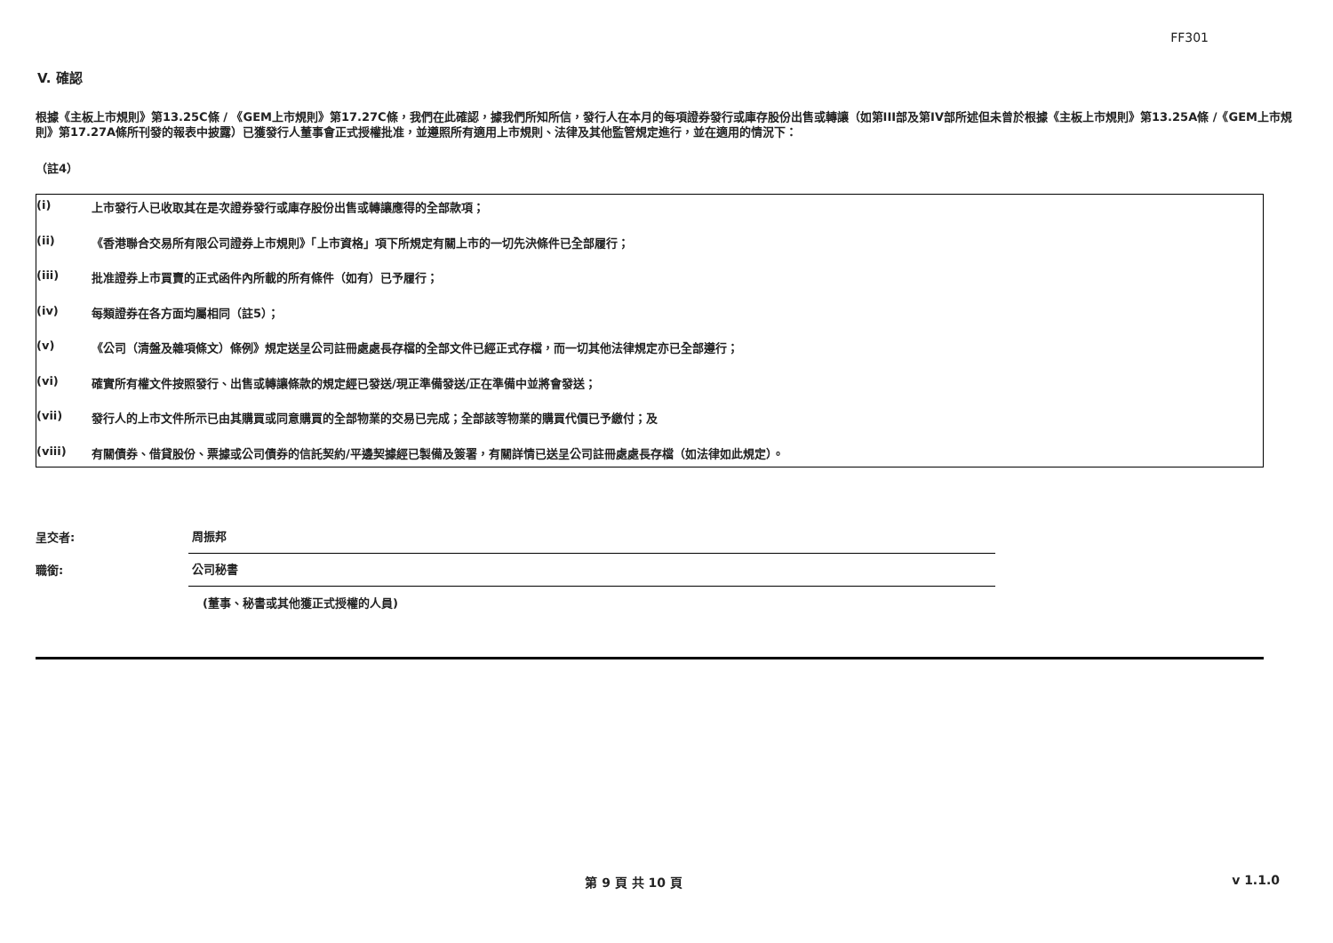FF301
V. 確認
根據《主板上市規則》第13.25C條 / 《GEM上市規則》第17.27C條，我們在此確認，據我們所知所信，發行人在本月的每項證券發行或庫存股份出售或轉讓（如第III部及第IV部所述但未曾於根據《主板上市規則》第13.25A條 /《GEM上市規則》第17.27A條所刊發的報表中披露）已獲發行人董事會正式授權批准，並遵照所有適用上市規則、法律及其他監管規定進行，並在適用的情況下：
（註4）
(i) 上市發行人已收取其在是次證券發行或庫存股份出售或轉讓應得的全部款項；
(ii) 《香港聯合交易所有限公司證券上市規則》「上市資格」項下所規定有關上市的一切先決條件已全部履行；
(iii) 批准證券上市買賣的正式函件內所載的所有條件（如有）已予履行；
(iv) 每類證券在各方面均屬相同（註5）；
(v) 《公司（清盤及雜項條文）條例》規定送呈公司註冊處處長存檔的全部文件已經正式存檔，而一切其他法律規定亦已全部遵行；
(vi) 確實所有權文件按照發行、出售或轉讓條款的規定經已發送/現正準備發送/正在準備中並將會發送；
(vii) 發行人的上市文件所示已由其購買或同意購買的全部物業的交易已完成；全部該等物業的購買代價已予繳付；及
(viii) 有關債券、借貸股份、票據或公司債券的信託契約/平邊契據經已製備及簽署，有關詳情已送呈公司註冊處處長存檔（如法律如此規定）。
呈交者: 周振邦
職銜: 公司秘書
(董事、秘書或其他獲正式授權的人員)
第 9 頁 共 10 頁 v 1.1.0